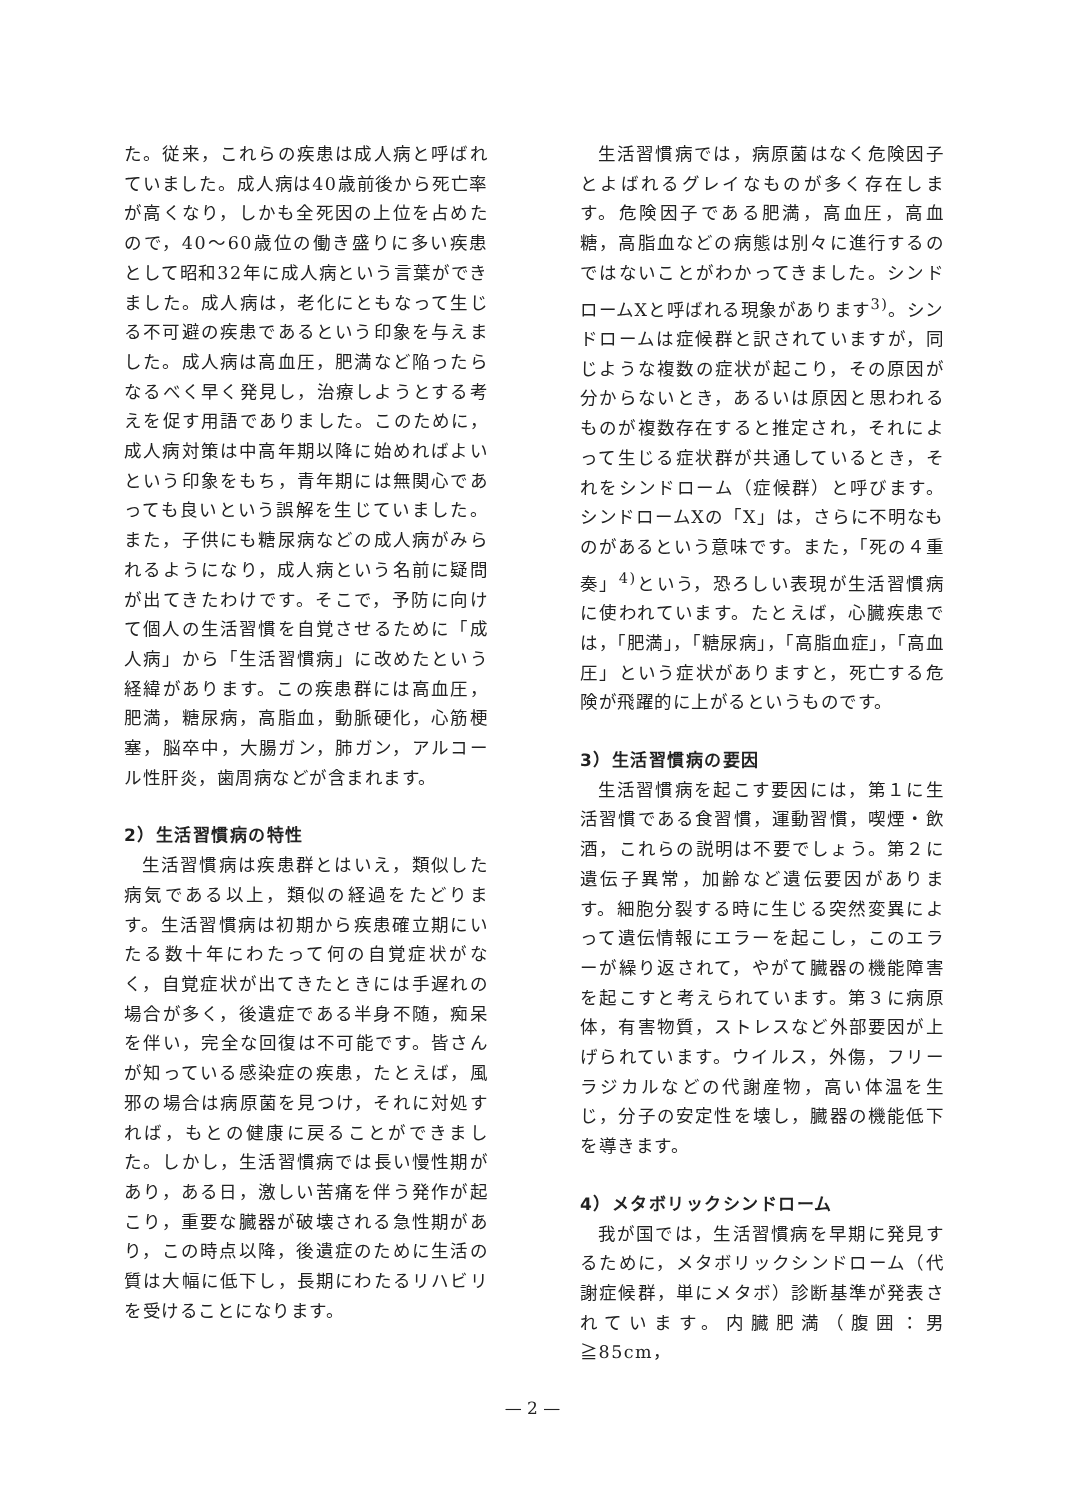た。従来，これらの疾患は成人病と呼ばれていました。成人病は40歳前後から死亡率が高くなり，しかも全死因の上位を占めたので，40～60歳位の働き盛りに多い疾患として昭和32年に成人病という言葉ができました。成人病は，老化にともなって生じる不可避の疾患であるという印象を与えました。成人病は高血圧，肥満など陥ったらなるべく早く発見し，治療しようとする考えを促す用語でありました。このために，成人病対策は中高年期以降に始めればよいという印象をもち，青年期には無関心であっても良いという誤解を生じていました。また，子供にも糖尿病などの成人病がみられるようになり，成人病という名前に疑問が出てきたわけです。そこで，予防に向けて個人の生活習慣を自覚させるために「成人病」から「生活習慣病」に改めたという経緯があります。この疾患群には高血圧，肥満，糖尿病，高脂血，動脈硬化，心筋梗塞，脳卒中，大腸ガン，肺ガン，アルコール性肝炎，歯周病などが含まれます。
2）生活習慣病の特性
生活習慣病は疾患群とはいえ，類似した病気である以上，類似の経過をたどります。生活習慣病は初期から疾患確立期にいたる数十年にわたって何の自覚症状がなく，自覚症状が出てきたときには手遅れの場合が多く，後遺症である半身不随，痴呆を伴い，完全な回復は不可能です。皆さんが知っている感染症の疾患，たとえば，風邪の場合は病原菌を見つけ，それに対処すれば，もとの健康に戻ることができました。しかし，生活習慣病では長い慢性期があり，ある日，激しい苦痛を伴う発作が起こり，重要な臓器が破壊される急性期があり，この時点以降，後遺症のために生活の質は大幅に低下し，長期にわたるリハビリを受けることになります。
生活習慣病では，病原菌はなく危険因子とよばれるグレイなものが多く存在します。危険因子である肥満，高血圧，高血糖，高脂血などの病態は別々に進行するのではないことがわかってきました。シンドロームXと呼ばれる現象があります<sup>3)</sup>。シンドロームは症候群と訳されていますが，同じような複数の症状が起こり，その原因が分からないとき，あるいは原因と思われるものが複数存在すると推定され，それによって生じる症状群が共通しているとき，それをシンドローム（症候群）と呼びます。シンドロームXの「X」は，さらに不明なものがあるという意味です。また，「死の４重奏」<sup>4)</sup>という，恐ろしい表現が生活習慣病に使われています。たとえば，心臓疾患では，「肥満」，「糖尿病」，「高脂血症」，「高血圧」という症状がありますと，死亡する危険が飛躍的に上がるというものです。
3）生活習慣病の要因
生活習慣病を起こす要因には，第１に生活習慣である食習慣，運動習慣，喫煙・飲酒，これらの説明は不要でしょう。第２に遺伝子異常，加齢など遺伝要因があります。細胞分裂する時に生じる突然変異によって遺伝情報にエラーを起こし，このエラーが繰り返されて，やがて臓器の機能障害を起こすと考えられています。第３に病原体，有害物質，ストレスなど外部要因が上げられています。ウイルス，外傷，フリーラジカルなどの代謝産物，高い体温を生じ，分子の安定性を壊し，臓器の機能低下を導きます。
4）メタボリックシンドローム
我が国では，生活習慣病を早期に発見するために，メタボリックシンドローム（代謝症候群，単にメタボ）診断基準が発表されています。内臓肥満（腹囲：男≧85cm，
— 2 —